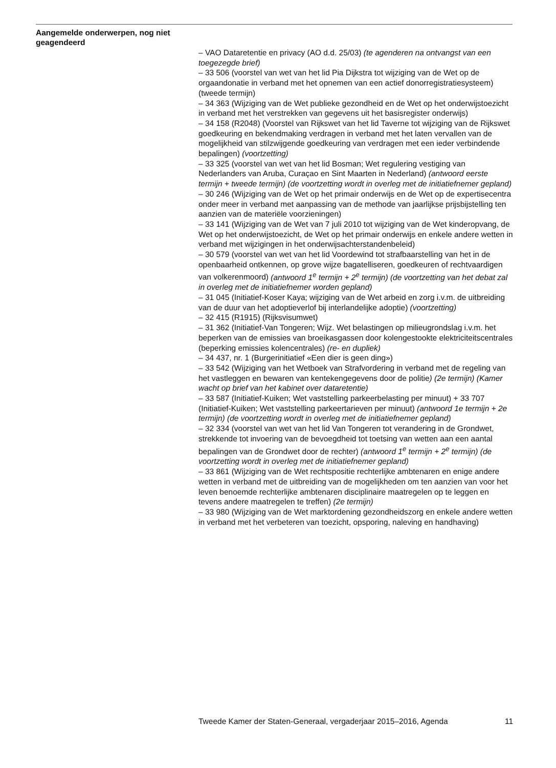Aangemelde onderwerpen, nog niet geagendeerd
– VAO Dataretentie en privacy (AO d.d. 25/03) (te agenderen na ontvangst van een toegezegde brief)
– 33 506 (voorstel van wet van het lid Pia Dijkstra tot wijziging van de Wet op de orgaandonatie in verband met het opnemen van een actief donorregistratiesysteem) (tweede termijn)
– 34 363 (Wijziging van de Wet publieke gezondheid en de Wet op het onderwijstoezicht in verband met het verstrekken van gegevens uit het basisregister onderwijs)
– 34 158 (R2048) (Voorstel van Rijkswet van het lid Taverne tot wijziging van de Rijkswet goedkeuring en bekendmaking verdragen in verband met het laten vervallen van de mogelijkheid van stilzwijgende goedkeuring van verdragen met een ieder verbindende bepalingen) (voortzetting)
– 33 325 (voorstel van wet van het lid Bosman; Wet regulering vestiging van Nederlanders van Aruba, Curaçao en Sint Maarten in Nederland) (antwoord eerste termijn + tweede termijn) (de voortzetting wordt in overleg met de initiatiefnemer gepland)
– 30 246 (Wijziging van de Wet op het primair onderwijs en de Wet op de expertisecentra onder meer in verband met aanpassing van de methode van jaarlijkse prijsbijstelling ten aanzien van de materiële voorzieningen)
– 33 141 (Wijziging van de Wet van 7 juli 2010 tot wijziging van de Wet kinderopvang, de Wet op het onderwijstoezicht, de Wet op het primair onderwijs en enkele andere wetten in verband met wijzigingen in het onderwijsachterstandenbeleid)
– 30 579 (voorstel van wet van het lid Voordewind tot strafbaarstelling van het in de openbaarheid ontkennen, op grove wijze bagatelliseren, goedkeuren of rechtvaardigen van volkerenmoord) (antwoord 1<sup>e</sup> termijn + 2<sup>e</sup> termijn) (de voortzetting van het debat zal in overleg met de initiatiefnemer worden gepland)
– 31 045 (Initiatief-Koser Kaya; wijziging van de Wet arbeid en zorg i.v.m. de uitbreiding van de duur van het adoptieverlof bij interlandelijke adoptie) (voortzetting)
– 32 415 (R1915) (Rijksvisumwet)
– 31 362 (Initiatief-Van Tongeren; Wijz. Wet belastingen op milieugrondslag i.v.m. het beperken van de emissies van broeikasgassen door kolengestookte elektriciteitscentrales (beperking emissies kolencentrales) (re- en dupliek)
– 34 437, nr. 1 (Burgerinitiatief «Een dier is geen ding»)
– 33 542 (Wijziging van het Wetboek van Strafvordering in verband met de regeling van het vastleggen en bewaren van kentekengegevens door de politie) (2e termijn) (Kamer wacht op brief van het kabinet over dataretentie)
– 33 587 (Initiatief-Kuiken; Wet vaststelling parkeerbelasting per minuut) + 33 707 (Initiatief-Kuiken; Wet vaststelling parkeertarieven per minuut) (antwoord 1e termijn + 2e termijn) (de voortzetting wordt in overleg met de initiatiefnemer gepland)
– 32 334 (voorstel van wet van het lid Van Tongeren tot verandering in de Grondwet, strekkende tot invoering van de bevoegdheid tot toetsing van wetten aan een aantal bepalingen van de Grondwet door de rechter) (antwoord 1<sup>e</sup> termijn + 2<sup>e</sup> termijn) (de voortzetting wordt in overleg met de initiatiefnemer gepland)
– 33 861 (Wijziging van de Wet rechtspositie rechterlijke ambtenaren en enige andere wetten in verband met de uitbreiding van de mogelijkheden om ten aanzien van voor het leven benoemde rechterlijke ambtenaren disciplinaire maatregelen op te leggen en tevens andere maatregelen te treffen) (2e termijn)
– 33 980 (Wijziging van de Wet marktordening gezondheidszorg en enkele andere wetten in verband met het verbeteren van toezicht, opsporing, naleving en handhaving)
Tweede Kamer der Staten-Generaal, vergaderjaar 2015–2016, Agenda 11